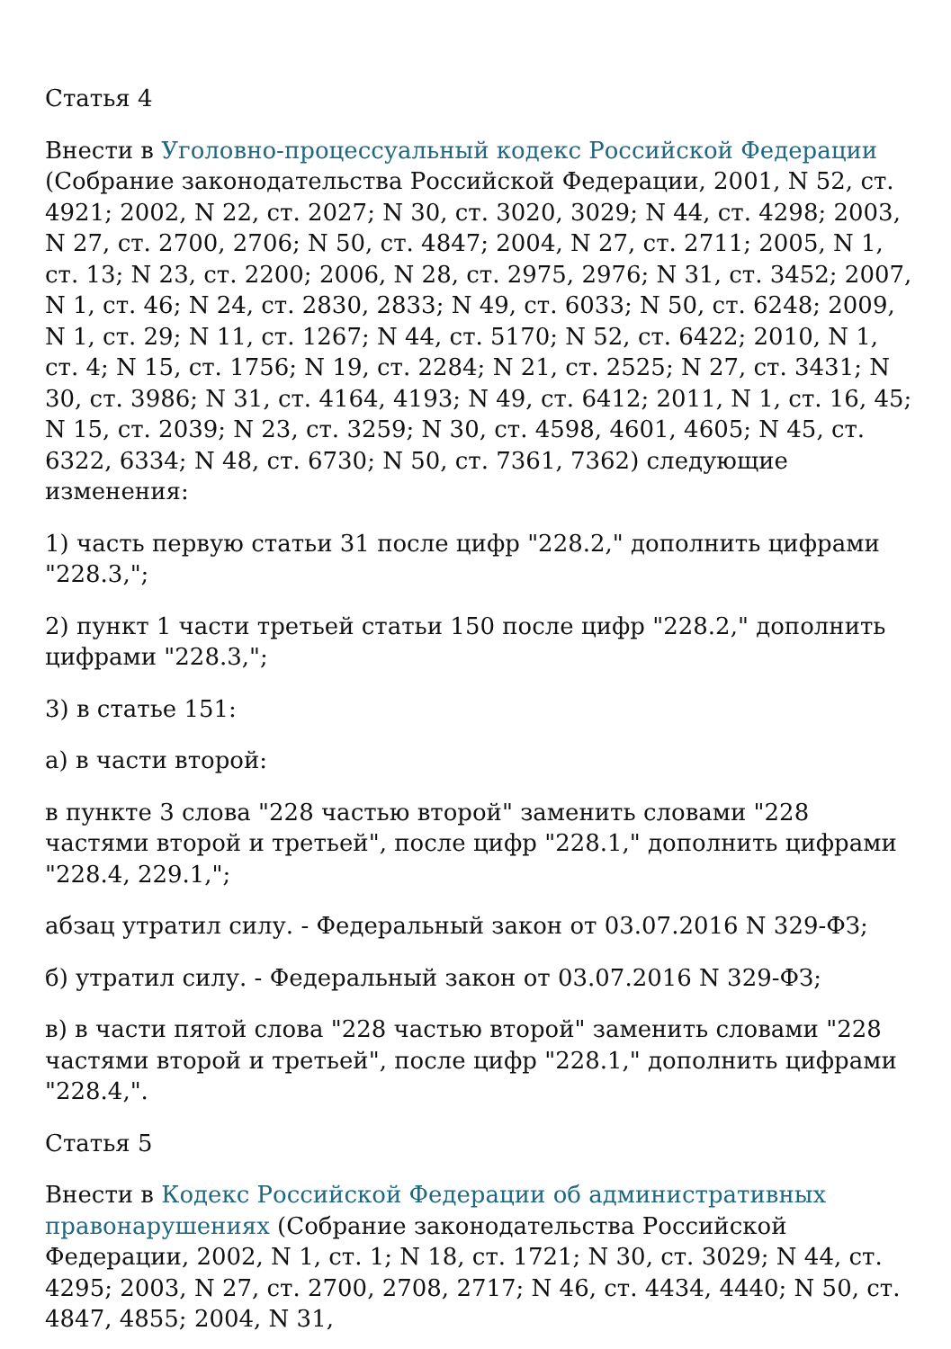Статья 4
Внести в Уголовно-процессуальный кодекс Российской Федерации (Собрание законодательства Российской Федерации, 2001, N 52, ст. 4921; 2002, N 22, ст. 2027; N 30, ст. 3020, 3029; N 44, ст. 4298; 2003, N 27, ст. 2700, 2706; N 50, ст. 4847; 2004, N 27, ст. 2711; 2005, N 1, ст. 13; N 23, ст. 2200; 2006, N 28, ст. 2975, 2976; N 31, ст. 3452; 2007, N 1, ст. 46; N 24, ст. 2830, 2833; N 49, ст. 6033; N 50, ст. 6248; 2009, N 1, ст. 29; N 11, ст. 1267; N 44, ст. 5170; N 52, ст. 6422; 2010, N 1, ст. 4; N 15, ст. 1756; N 19, ст. 2284; N 21, ст. 2525; N 27, ст. 3431; N 30, ст. 3986; N 31, ст. 4164, 4193; N 49, ст. 6412; 2011, N 1, ст. 16, 45; N 15, ст. 2039; N 23, ст. 3259; N 30, ст. 4598, 4601, 4605; N 45, ст. 6322, 6334; N 48, ст. 6730; N 50, ст. 7361, 7362) следующие изменения:
1) часть первую статьи 31 после цифр "228.2," дополнить цифрами "228.3,";
2) пункт 1 части третьей статьи 150 после цифр "228.2," дополнить цифрами "228.3,";
3) в статье 151:
а) в части второй:
в пункте 3 слова "228 частью второй" заменить словами "228 частями второй и третьей", после цифр "228.1," дополнить цифрами "228.4, 229.1,";
абзац утратил силу. - Федеральный закон от 03.07.2016 N 329-ФЗ;
б) утратил силу. - Федеральный закон от 03.07.2016 N 329-ФЗ;
в) в части пятой слова "228 частью второй" заменить словами "228 частями второй и третьей", после цифр "228.1," дополнить цифрами "228.4,".
Статья 5
Внести в Кодекс Российской Федерации об административных правонарушениях (Собрание законодательства Российской Федерации, 2002, N 1, ст. 1; N 18, ст. 1721; N 30, ст. 3029; N 44, ст. 4295; 2003, N 27, ст. 2700, 2708, 2717; N 46, ст. 4434, 4440; N 50, ст. 4847, 4855; 2004, N 31,